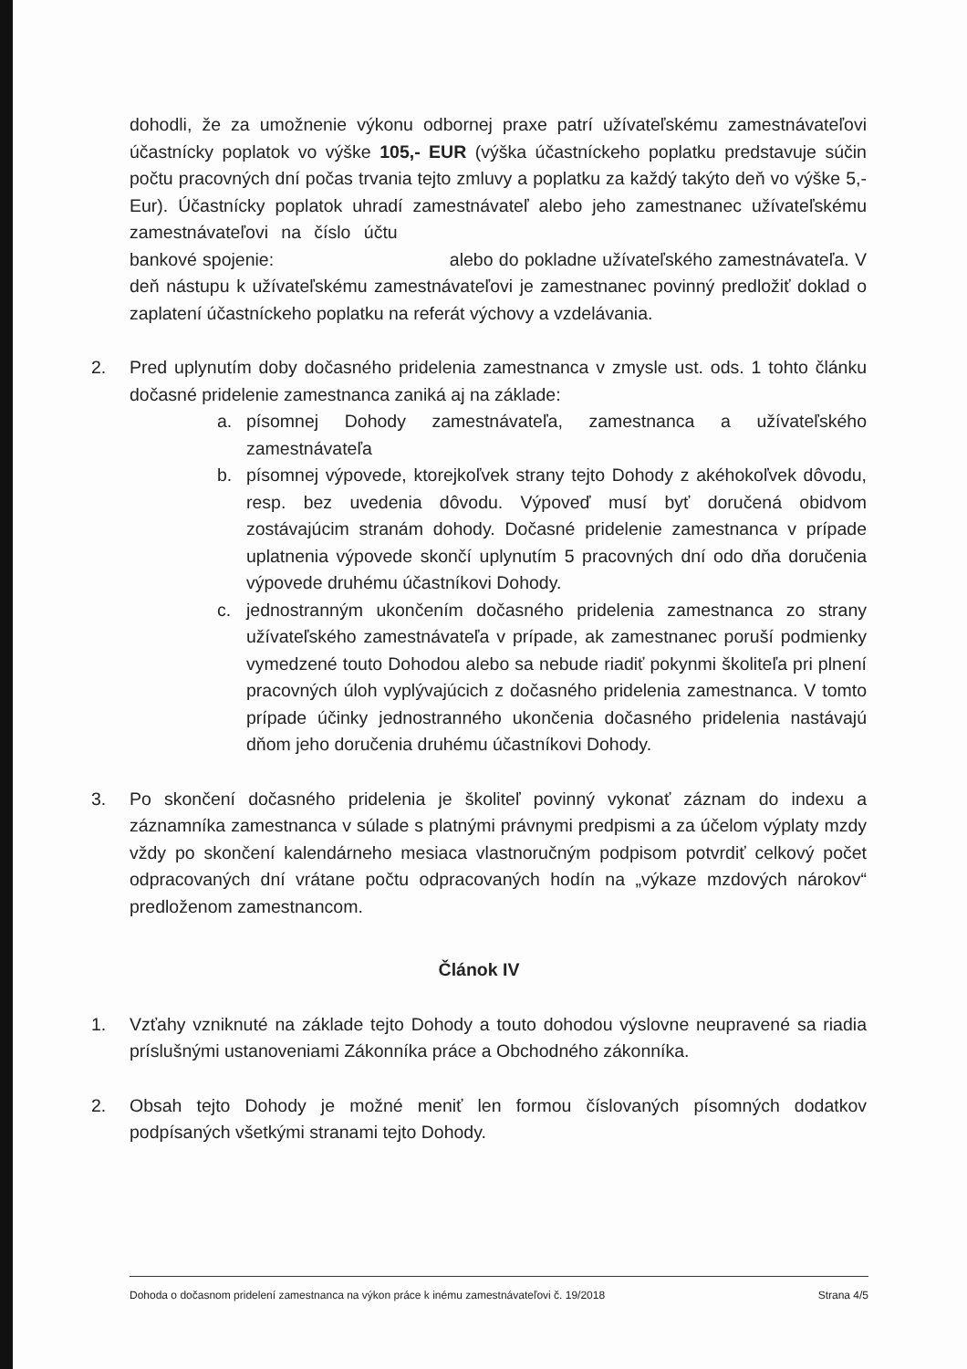dohodli, že za umožnenie výkonu odbornej praxe patrí užívateľskému zamestnávateľovi účastnícky poplatok vo výške 105,- EUR (výška účastníckeho poplatku predstavuje súčin počtu pracovných dní počas trvania tejto zmluvy a poplatku za každý takýto deň vo výške 5,- Eur). Účastnícky poplatok uhradí zamestnávateľ alebo jeho zamestnanec užívateľskému zamestnávateľovi na číslo účtu bankové spojenie: alebo do pokladne užívateľského zamestnávateľa. V deň nástupu k užívateľskému zamestnávateľovi je zamestnanec povinný predložiť doklad o zaplatení účastníckeho poplatku na referát výchovy a vzdelávania.
2. Pred uplynutím doby dočasného pridelenia zamestnanca v zmysle ust. ods. 1 tohto článku dočasné pridelenie zamestnanca zaniká aj na základe:
a. písomnej Dohody zamestnávateľa, zamestnanca a užívateľského zamestnávateľa
b. písomnej výpovede, ktorejkoľvek strany tejto Dohody z akéhokoľvek dôvodu, resp. bez uvedenia dôvodu. Výpoveď musí byť doručená obidvom zostávajúcim stranám dohody. Dočasné pridelenie zamestnanca v prípade uplatnenia výpovede skončí uplynutím 5 pracovných dní odo dňa doručenia výpovede druhému účastníkovi Dohody.
c. jednostranným ukončením dočasného pridelenia zamestnanca zo strany užívateľského zamestnávateľa v prípade, ak zamestnanec poruší podmienky vymedzené touto Dohodou alebo sa nebude riadiť pokynmi školiteľa pri plnení pracovných úloh vyplývajúcich z dočasného pridelenia zamestnanca. V tomto prípade účinky jednostranného ukončenia dočasného pridelenia nastávajú dňom jeho doručenia druhému účastníkovi Dohody.
3. Po skončení dočasného pridelenia je školiteľ povinný vykonať záznam do indexu a záznamníka zamestnanca v súlade s platnými právnymi predpismi a za účelom výplaty mzdy vždy po skončení kalendárneho mesiaca vlastnoručným podpisom potvrdiť celkový počet odpracovaných dní vrátane počtu odpracovaných hodín na „výkaze mzdových nárokov“ predloženom zamestnancom.
Článok IV
1. Vzťahy vzniknuté na základe tejto Dohody a touto dohodou výslovne neupravené sa riadia príslušnými ustanoveniami Zákonníka práce a Obchodného zákonníka.
2. Obsah tejto Dohody je možné meniť len formou číslovaných písomných dodatkov podpísaných všetkými stranami tejto Dohody.
Dohoda o dočasnom pridelení zamestnanca na výkon práce k inému zamestnávateľovi č. 19/2018 Strana 4/5